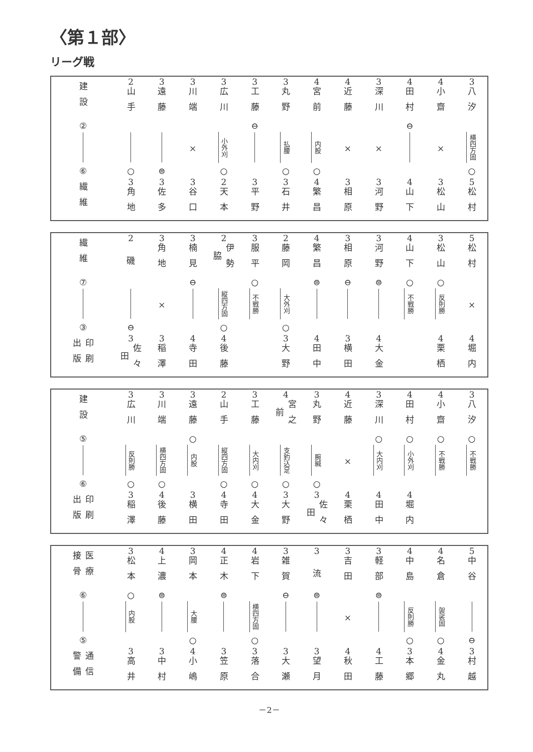〈第１部〉
リーグ戦
| 建設 | 2 | 3 | 3 | 3 | 3 | 3 | 4 | 4 | 3 | 4 | 4 | 3 |
| | 山手 | 遠藤 | 川端 | 広川 | 工藤 | 丸野 | 宮前 | 近藤 | 深川 | 田村 | 小齋 | 八汐 |
| ② | | | | | ⊖ | | | | | ⊖ | | |
| | | | × | 小外刈 | | 払腰 | 内股 | × | × | | × | 横四方固 |
| ⑥ | ○ | ⊜ | | ○ | | ○ | ○ | | | | | ○ |
| 繊維 | 3 | 3 | 3 | 2 | 3 | 3 | 4 | 3 | 3 | 4 | 3 | 5 |
| | 角地 | 佐多 | 谷口 | 天本 | 平野 | 石井 | 繁昌 | 相原 | 河野 | 山下 | 松山 | 松村 |
| 繊維 | 2 | 3 | 3 | 2 | 3 | 2 | 4 | 3 | 3 | 4 | 3 | 5 |
| | 磯 | 角地 | 楠見 | 伊勢脇 | 服平 | 藤岡 | 繁昌 | 相原 | 河野 | 山下 | 松山 | 松村 |
| ⑦ | | | ⊖ | | ○ | | ⊜ | ⊖ | ⊜ | ○ | ○ | |
| | | × | | 縦四方固 | 不戦勝 | 大外刈 | | | | 不戦勝 | 反則勝 | × |
| ③ | ⊖ | | | ○ | | ○ | | | | | | |
| 印刷出版 | 3 | 3 | 4 | 4 | | 3 | 4 | 3 | 4 | | 4 | 4 |
| | 佐々田 | 稲澤 | 寺田 | 後藤 | | 大野 | 田中 | 横田 | 大金 | | 栗栖 | 堀内 |
| 建設 | 3 | 3 | 3 | 2 | 3 | 4 | 3 | 4 | 3 | 4 | 4 | 3 |
| | 広川 | 川端 | 遠藤 | 山手 | 工藤 | 宮之前 | 丸野 | 近藤 | 深川 | 田村 | 小齋 | 八汐 |
| ⑤ | | | ○ | | | | | | ○ | ○ | ○ | ○ |
| | 反則勝 | 横四方固 | 内股 | 縦四方固 | 大内刈 | 支釣込足 | 腕緘 | × | 大内刈 | 小外刈 | 不戦勝 | 不戦勝 |
| ⑥ | ○ | ○ | | ○ | ○ | ○ | ○ | | | | | |
| 印刷出版 | 3 | 4 | 3 | 4 | 4 | 3 | 3 | 4 | 4 | 4 | | |
| | 稲澤 | 後藤 | 横田 | 寺田 | 大金 | 大野 | 佐々田 | 栗栖 | 田中 | 堀内 | | |
| 医療接骨 | 3 | 4 | 3 | 4 | 4 | 3 | 3 | 3 | 3 | 4 | 4 | 5 |
| | 松本 | 上濃 | 岡本 | 正木 | 岩下 | 雑賀 | 流 | 吉田 | 軽部 | 中島 | 名倉 | 中谷 |
| ⑥ | ○ | ⊜ | | ⊜ | | ⊖ | ⊜ | | ⊜ | | | |
| | 内股 | | 大腰 | | 横四方固 | | | × | | 反則勝 | 袈裟固 | |
| ⑤ | | | ○ | | ○ | | | | | ○ | ○ | ⊖ |
| 通信警備 | 3 | 3 | 4 | 3 | 3 | 3 | 3 | 4 | 4 | 3 | 4 | 3 |
| | 高井 | 中村 | 小嶋 | 笠原 | 落合 | 大瀬 | 望月 | 秋田 | 工藤 | 本郷 | 金丸 | 村越 |
－2－